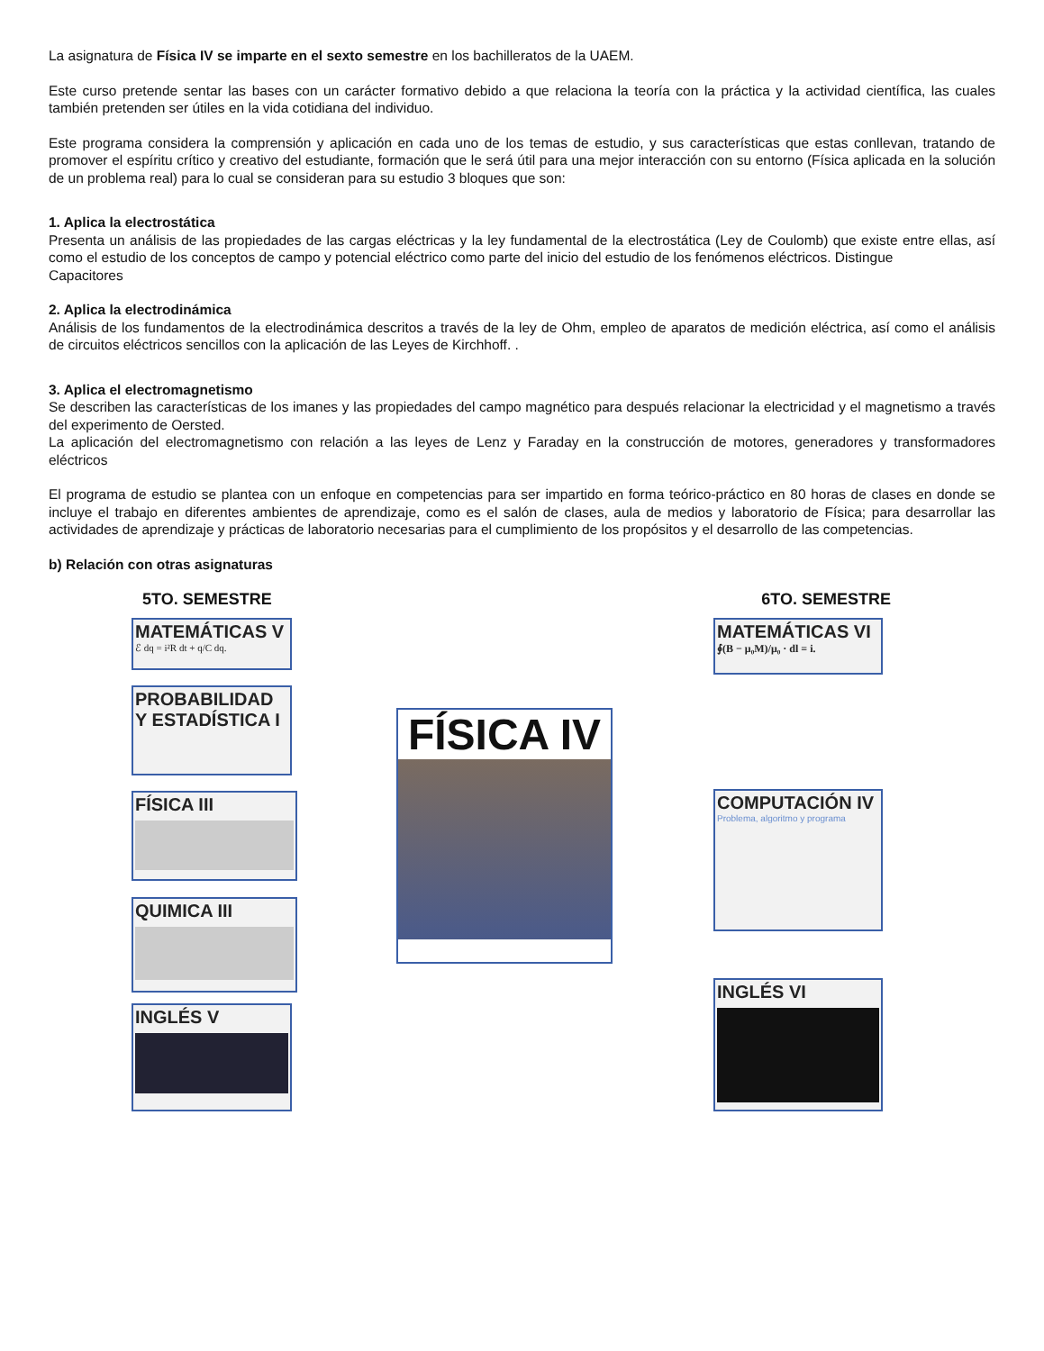La asignatura de Física IV se imparte en el sexto semestre en los bachilleratos de la UAEM.
Este curso pretende sentar las bases con un carácter formativo debido a que relaciona la teoría con la práctica y la actividad científica, las cuales también pretenden ser útiles en la vida cotidiana del individuo.
Este programa considera la comprensión y aplicación en cada uno de los temas de estudio, y sus características que estas conllevan, tratando de promover el espíritu crítico y creativo del estudiante, formación que le será útil para una mejor interacción con su entorno (Física aplicada en la solución de un problema real) para lo cual se consideran para su estudio 3 bloques que son:
1. Aplica la electrostática
Presenta un análisis de las propiedades de las cargas eléctricas y la ley fundamental de la electrostática (Ley de Coulomb) que existe entre ellas, así como el estudio de los conceptos de campo y potencial eléctrico como parte del inicio del estudio de los fenómenos eléctricos. Distingue
Capacitores
2. Aplica la electrodinámica
Análisis de los fundamentos de la electrodinámica descritos a través de la ley de Ohm, empleo de aparatos de medición eléctrica, así como el análisis de circuitos eléctricos sencillos con la aplicación de las Leyes de Kirchhoff. .
3. Aplica el electromagnetismo
Se describen las características de los imanes y las propiedades del campo magnético para después relacionar la electricidad y el magnetismo a través del experimento de Oersted.
La aplicación del electromagnetismo con relación a las leyes de Lenz y Faraday en la construcción de motores, generadores y transformadores eléctricos
El programa de estudio se plantea con un enfoque en competencias para ser impartido en forma teórico-práctico en 80 horas de clases en donde se incluye el trabajo en diferentes ambientes de aprendizaje, como es el salón de clases, aula de medios y laboratorio de Física; para desarrollar las actividades de aprendizaje y prácticas de laboratorio necesarias para el cumplimiento de los propósitos y el desarrollo de las competencias.
b) Relación con otras asignaturas
5TO. SEMESTRE 6TO. SEMESTRE
MATEMÁTICAS V
ℰ dq = i²R dt + q/C dq.
PROBABILIDAD Y ESTADÍSTICA I
FÍSICA III
QUIMICA III
INGLÉS V
FÍSICA IV
MATEMÁTICAS VI
∮(B − μ₀M)/μ₀ · dl = i.
COMPUTACIÓN IV
Problema, algoritmo y programa
INGLÉS VI